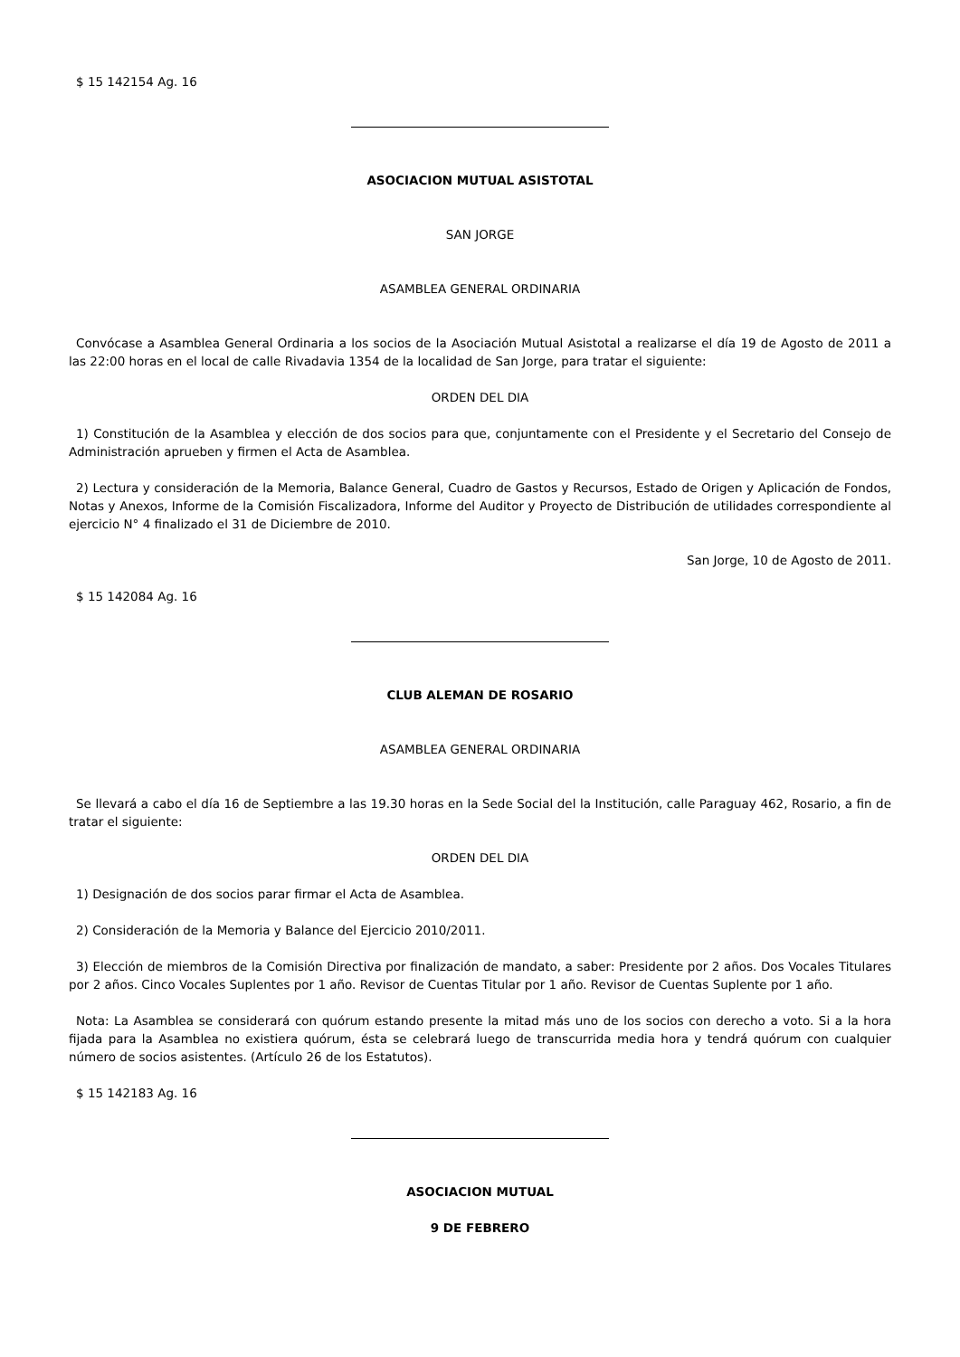$ 15 142154 Ag. 16
ASOCIACION MUTUAL ASISTOTAL
SAN JORGE
ASAMBLEA GENERAL ORDINARIA
Convócase a Asamblea General Ordinaria a los socios de la Asociación Mutual Asistotal a realizarse el día 19 de Agosto de 2011 a las 22:00 horas en el local de calle Rivadavia 1354 de la localidad de San Jorge, para tratar el siguiente:
ORDEN DEL DIA
1) Constitución de la Asamblea y elección de dos socios para que, conjuntamente con el Presidente y el Secretario del Consejo de Administración aprueben y firmen el Acta de Asamblea.
2) Lectura y consideración de la Memoria, Balance General, Cuadro de Gastos y Recursos, Estado de Origen y Aplicación de Fondos, Notas y Anexos, Informe de la Comisión Fiscalizadora, Informe del Auditor y Proyecto de Distribución de utilidades correspondiente al ejercicio N° 4 finalizado el 31 de Diciembre de 2010.
San Jorge, 10 de Agosto de 2011.
$ 15 142084 Ag. 16
CLUB ALEMAN DE ROSARIO
ASAMBLEA GENERAL ORDINARIA
Se llevará a cabo el día 16 de Septiembre a las 19.30 horas en la Sede Social del la Institución, calle Paraguay 462, Rosario, a fin de tratar el siguiente:
ORDEN DEL DIA
1) Designación de dos socios parar firmar el Acta de Asamblea.
2) Consideración de la Memoria y Balance del Ejercicio 2010/2011.
3) Elección de miembros de la Comisión Directiva por finalización de mandato, a saber: Presidente por 2 años. Dos Vocales Titulares por 2 años. Cinco Vocales Suplentes por 1 año. Revisor de Cuentas Titular por 1 año. Revisor de Cuentas Suplente por 1 año.
Nota: La Asamblea se considerará con quórum estando presente la mitad más uno de los socios con derecho a voto. Si a la hora fijada para la Asamblea no existiera quórum, ésta se celebrará luego de transcurrida media hora y tendrá quórum con cualquier número de socios asistentes. (Artículo 26 de los Estatutos).
$ 15 142183 Ag. 16
ASOCIACION MUTUAL
9 DE FEBRERO